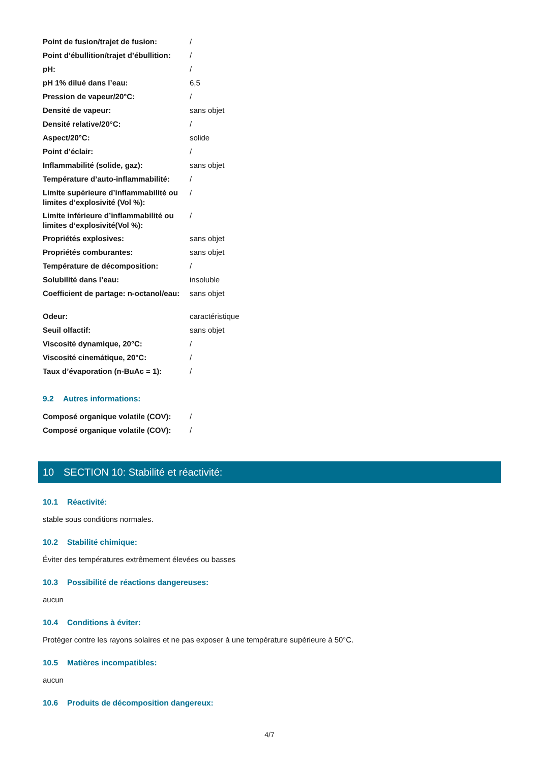| Point de fusion/trajet de fusion: | / |
| Point d’ébullition/trajet d’ébullition: | / |
| pH: | / |
| pH 1% dilué dans l’eau: | 6,5 |
| Pression de vapeur/20°C: | / |
| Densité de vapeur: | sans objet |
| Densité relative/20°C: | / |
| Aspect/20°C: | solide |
| Point d’éclair: | / |
| Inflammabilité (solide, gaz): | sans objet |
| Température d’auto-inflammabilité: | / |
| Limite supérieure d’inflammabilité ou limites d’explosivité (Vol %): | / |
| Limite inférieure d’inflammabilité ou limites d’explosivité(Vol %): | / |
| Propriétés explosives: | sans objet |
| Propriétés comburantes: | sans objet |
| Température de décomposition: | / |
| Solubilité dans l’eau: | insoluble |
| Coefficient de partage: n-octanol/eau: | sans objet |
| Odeur: | caractéristique |
| Seuil olfactif: | sans objet |
| Viscosité dynamique, 20°C: | / |
| Viscosité cinemátique, 20°C: | / |
| Taux d’évaporation (n-BuAc = 1): | / |
9.2 Autres informations:
| Composé organique volatile (COV): | / |
| Composé organique volatile (COV): | / |
10 SECTION 10: Stabilité et réactivité:
10.1 Réactivité:
stable sous conditions normales.
10.2 Stabilité chimique:
Éviter des températures extrêmement élevées ou basses
10.3 Possibilité de réactions dangereuses:
aucun
10.4 Conditions à éviter:
Protéger contre les rayons solaires et ne pas exposer à une température supérieure à 50°C.
10.5 Matières incompatibles:
aucun
10.6 Produits de décomposition dangereux:
4/7